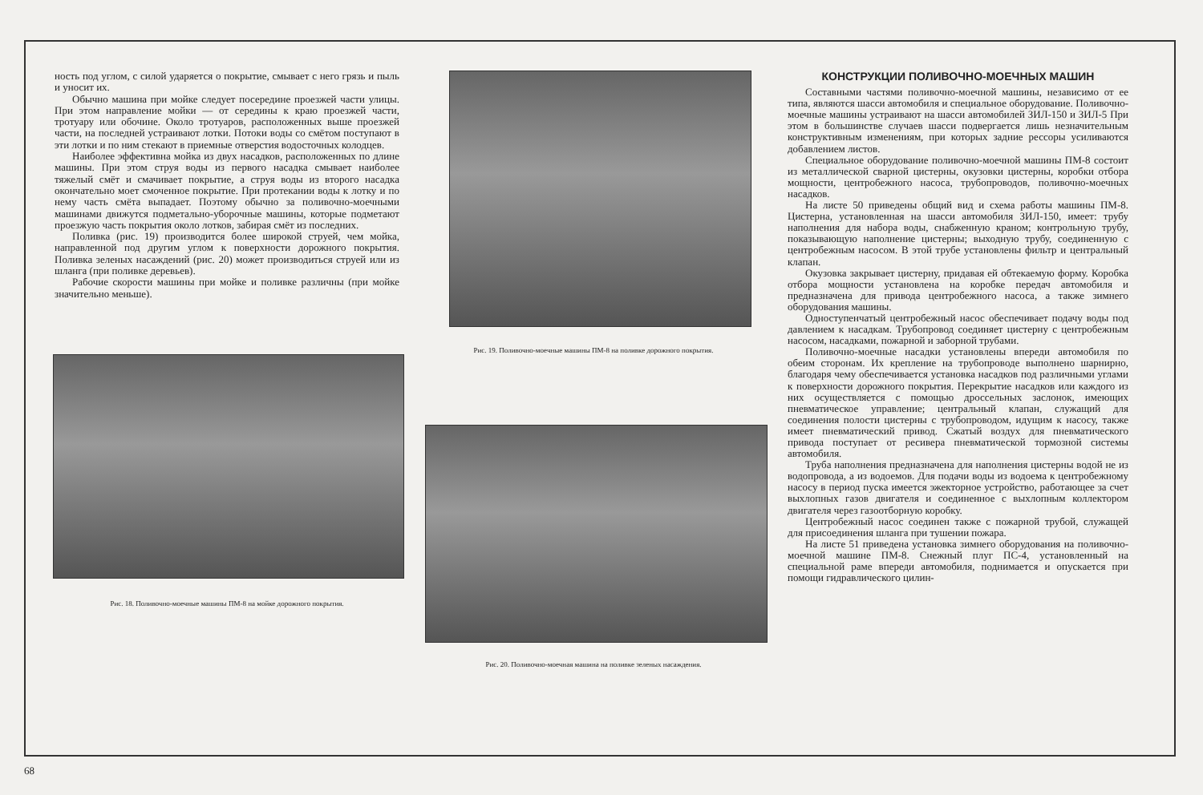ность под углом, с силой ударяется о покрытие, смывает с него грязь и пыль и уносит их.
Обычно машина при мойке следует посередине проезжей части улицы. При этом направление мойки — от середины к краю проезжей части, тротуару или обочине. Около тротуаров, расположенных выше проезжей части, на последней устраивают лотки. Потоки воды со смётом поступают в эти лотки и по ним стекают в приемные отверстия водосточных колодцев.
Наиболее эффективна мойка из двух насадков, расположенных по длине машины. При этом струя воды из первого насадка смывает наиболее тяжелый смёт и смачивает покрытие, а струя воды из второго насадка окончательно моет смоченное покрытие. При протекании воды к лотку и по нему часть смёта выпадает. Поэтому обычно за поливочно-моечными машинами движутся подметально-уборочные машины, которые подметают проезжую часть покрытия около лотков, забирая смёт из последних.
Поливка (рис. 19) производится более широкой струей, чем мойка, направленной под другим углом к поверхности дорожного покрытия. Поливка зеленых насаждений (рис. 20) может производиться струей или из шланга (при поливке деревьев).
Рабочие скорости машины при мойке и поливке различны (при мойке значительно меньше).
Рис. 18. Поливочно-моечные машины ПМ-8 на мойке дорожного покрытия.
Рис. 19. Поливочно-моечные машины ПМ-8 на поливке дорожного покрытия.
Рис. 20. Поливочно-моечная машина на поливке зеленых насаждения.
КОНСТРУКЦИИ ПОЛИВОЧНО-МОЕЧНЫХ МАШИН
Составными частями поливочно-моечной машины, независимо от ее типа, являются шасси автомобиля и специальное оборудование. Поливочно-моечные машины устраивают на шасси автомобилей ЗИЛ-150 и ЗИЛ-5 При этом в большинстве случаев шасси подвергается лишь незначительным конструктивным изменениям, при которых задние рессоры усиливаются добавлением листов.
Специальное оборудование поливочно-моечной машины ПМ-8 состоит из металлической сварной цистерны, окузовки цистерны, коробки отбора мощности, центробежного насоса, трубопроводов, поливочно-моечных насадков.
На листе 50 приведены общий вид и схема работы машины ПМ-8. Цистерна, установленная на шасси автомобиля ЗИЛ-150, имеет: трубу наполнения для набора воды, снабженную краном; контрольную трубу, показывающую наполнение цистерны; выходную трубу, соединенную с центробежным насосом. В этой трубе установлены фильтр и центральный клапан.
Окузовка закрывает цистерну, придавая ей обтекаемую форму. Коробка отбора мощности установлена на коробке передач автомобиля и предназначена для привода центробежного насоса, а также зимнего оборудования машины.
Одноступенчатый центробежный насос обеспечивает подачу воды под давлением к насадкам. Трубопровод соединяет цистерну с центробежным насосом, насадками, пожарной и заборной трубами.
Поливочно-моечные насадки установлены впереди автомобиля по обеим сторонам. Их крепление на трубопроводе выполнено шарнирно, благодаря чему обеспечивается установка насадков под различными углами к поверхности дорожного покрытия. Перекрытие насадков или каждого из них осуществляется с помощью дроссельных заслонок, имеющих пневматическое управление; центральный клапан, служащий для соединения полости цистерны с трубопроводом, идущим к насосу, также имеет пневматический привод. Сжатый воздух для пневматического привода поступает от ресивера пневматической тормозной системы автомобиля.
Труба наполнения предназначена для наполнения цистерны водой не из водопровода, а из водоемов. Для подачи воды из водоема к центробежному насосу в период пуска имеется эжекторное устройство, работающее за счет выхлопных газов двигателя и соединенное с выхлопным коллектором двигателя через газоотборную коробку.
Центробежный насос соединен также с пожарной трубой, служащей для присоединения шланга при тушении пожара.
На листе 51 приведена установка зимнего оборудования на поливочно-моечной машине ПМ-8. Снежный плуг ПС-4, установленный на специальной раме впереди автомобиля, поднимается и опускается при помощи гидравлического цилин-
68